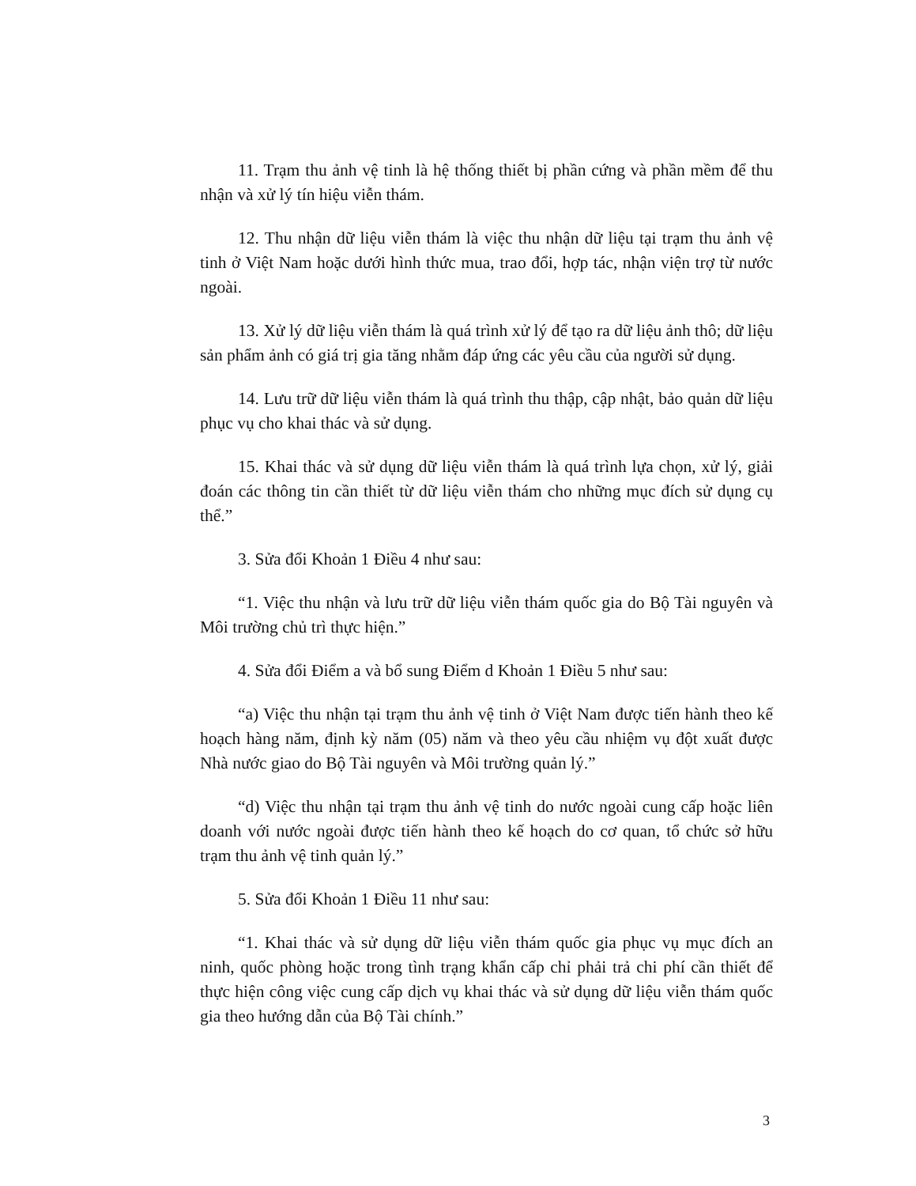11. Trạm thu ảnh vệ tinh là hệ thống thiết bị phần cứng và phần mềm để thu nhận và xử lý tín hiệu viễn thám.
12. Thu nhận dữ liệu viễn thám là việc thu nhận dữ liệu tại trạm thu ảnh vệ tinh ở Việt Nam hoặc dưới hình thức mua, trao đổi, hợp tác, nhận viện trợ từ nước ngoài.
13. Xử lý dữ liệu viễn thám là quá trình xử lý để tạo ra dữ liệu ảnh thô; dữ liệu sản phẩm ảnh có giá trị gia tăng nhằm đáp ứng các yêu cầu của người sử dụng.
14. Lưu trữ dữ liệu viễn thám là quá trình thu thập, cập nhật, bảo quản dữ liệu phục vụ cho khai thác và sử dụng.
15. Khai thác và sử dụng dữ liệu viễn thám là quá trình lựa chọn, xử lý, giải đoán các thông tin cần thiết từ dữ liệu viễn thám cho những mục đích sử dụng cụ thể.”
3. Sửa đổi Khoản 1 Điều 4 như sau:
“1. Việc thu nhận và lưu trữ dữ liệu viễn thám quốc gia do Bộ Tài nguyên và Môi trường chủ trì thực hiện.”
4. Sửa đổi Điểm a và bổ sung Điểm d Khoản 1 Điều 5 như sau:
“a) Việc thu nhận tại trạm thu ảnh vệ tinh ở Việt Nam được tiến hành theo kế hoạch hàng năm, định kỳ năm (05) năm và theo yêu cầu nhiệm vụ đột xuất được Nhà nước giao do Bộ Tài nguyên và Môi trường quản lý.”
“d) Việc thu nhận tại trạm thu ảnh vệ tinh do nước ngoài cung cấp hoặc liên doanh với nước ngoài được tiến hành theo kế hoạch do cơ quan, tổ chức sở hữu trạm thu ảnh vệ tinh quản lý.”
5. Sửa đổi Khoản 1 Điều 11 như sau:
“1. Khai thác và sử dụng dữ liệu viễn thám quốc gia phục vụ mục đích an ninh, quốc phòng hoặc trong tình trạng khẩn cấp chỉ phải trả chi phí cần thiết để thực hiện công việc cung cấp dịch vụ khai thác và sử dụng dữ liệu viễn thám quốc gia theo hướng dẫn của Bộ Tài chính.”
3